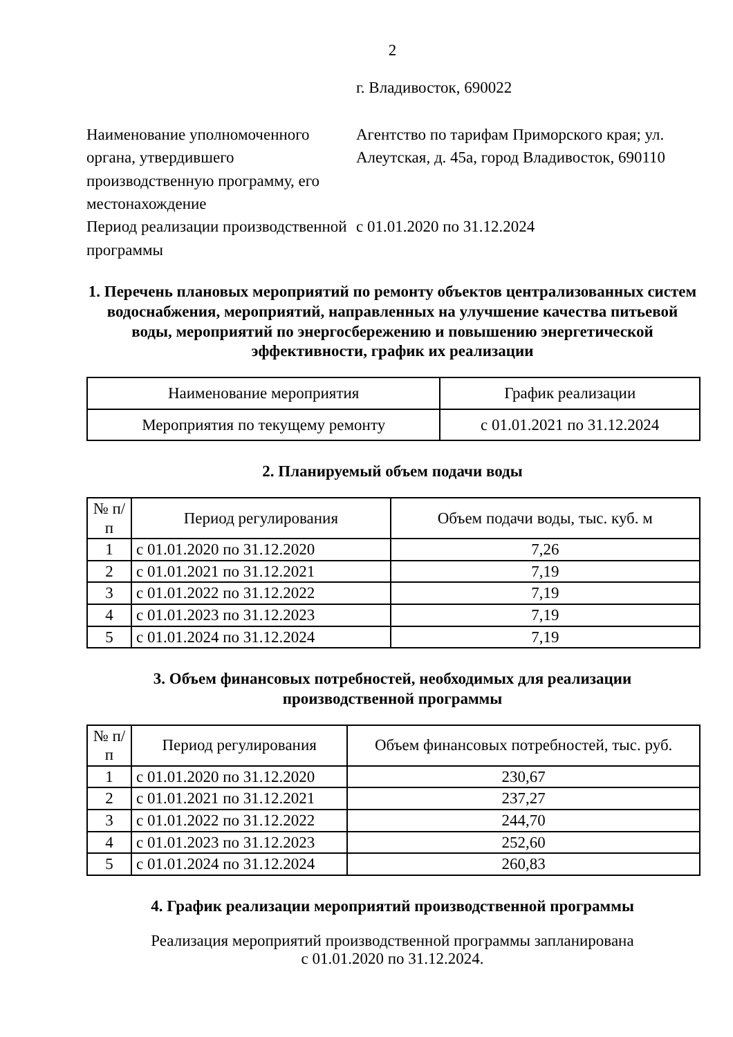2
г. Владивосток, 690022
Наименование уполномоченного органа, утвердившего производственную программу, его местонахождение
Агентство по тарифам Приморского края; ул. Алеутская, д. 45а, город Владивосток, 690110
Период реализации производственной программы
с 01.01.2020 по 31.12.2024
1. Перечень плановых мероприятий по ремонту объектов централизованных систем водоснабжения, мероприятий, направленных на улучшение качества питьевой воды, мероприятий по энергосбережению и повышению энергетической эффективности, график их реализации
| Наименование мероприятия | График реализации |
| --- | --- |
| Мероприятия по текущему ремонту | с 01.01.2021 по 31.12.2024 |
2. Планируемый объем подачи воды
| № п/п | Период регулирования | Объем подачи воды, тыс. куб. м |
| --- | --- | --- |
| 1 | с 01.01.2020 по 31.12.2020 | 7,26 |
| 2 | с 01.01.2021 по 31.12.2021 | 7,19 |
| 3 | с 01.01.2022 по 31.12.2022 | 7,19 |
| 4 | с 01.01.2023 по 31.12.2023 | 7,19 |
| 5 | с 01.01.2024 по 31.12.2024 | 7,19 |
3. Объем финансовых потребностей, необходимых для реализации производственной программы
| № п/п | Период регулирования | Объем финансовых потребностей, тыс. руб. |
| --- | --- | --- |
| 1 | с 01.01.2020 по 31.12.2020 | 230,67 |
| 2 | с 01.01.2021 по 31.12.2021 | 237,27 |
| 3 | с 01.01.2022 по 31.12.2022 | 244,70 |
| 4 | с 01.01.2023 по 31.12.2023 | 252,60 |
| 5 | с 01.01.2024 по 31.12.2024 | 260,83 |
4. График реализации мероприятий производственной программы
Реализация мероприятий производственной программы запланирована
с 01.01.2020 по 31.12.2024.